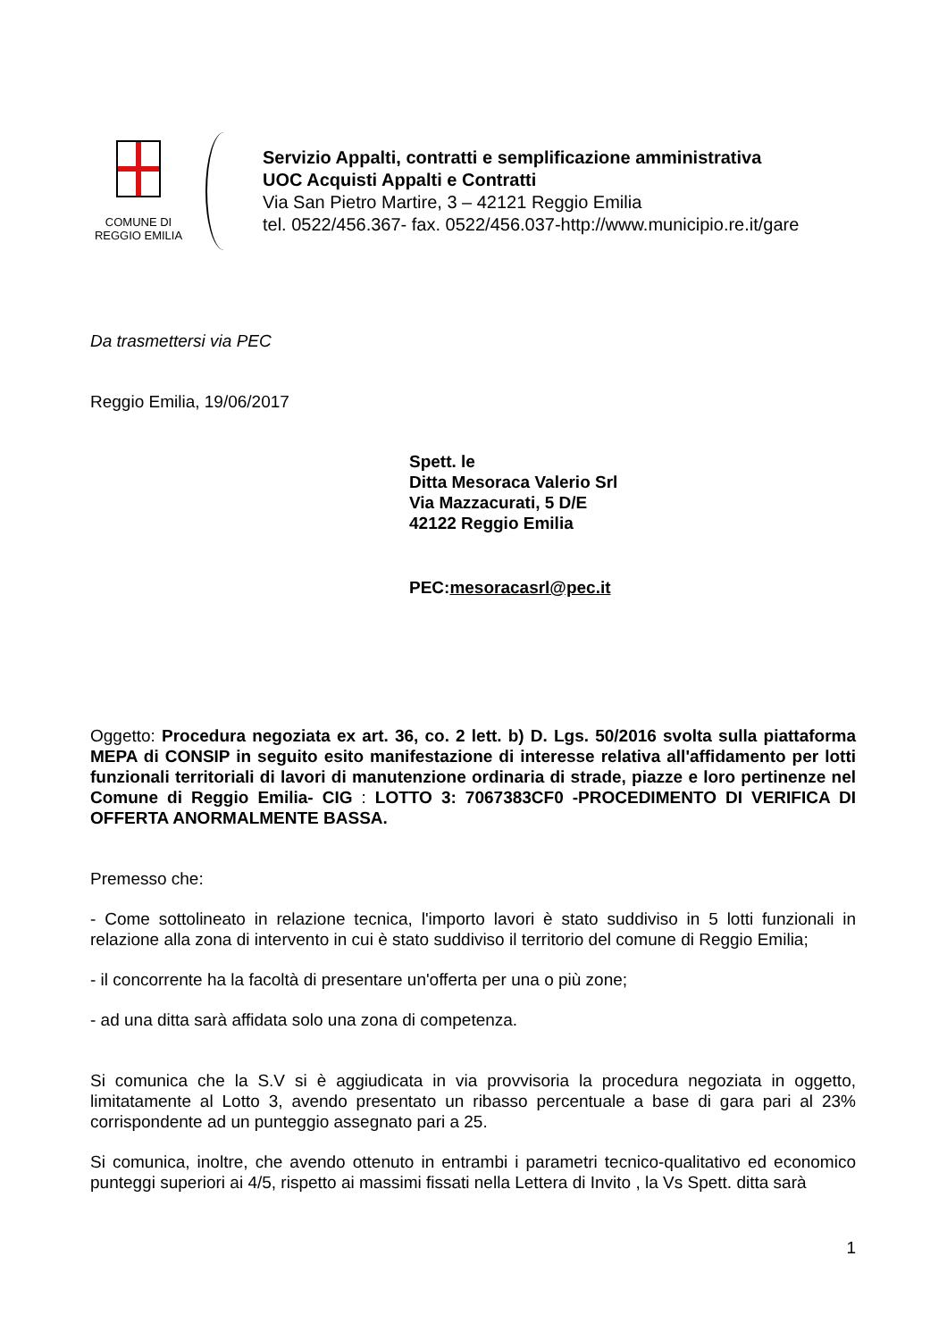COMUNE DI
REGGIO EMILIA
Servizio Appalti, contratti e semplificazione amministrativa
UOC Acquisti Appalti e Contratti
Via San Pietro Martire, 3 – 42121 Reggio Emilia
tel. 0522/456.367- fax. 0522/456.037-http://www.municipio.re.it/gare
Da trasmettersi via PEC
Reggio Emilia, 19/06/2017
Spett. le
Ditta Mesoraca Valerio Srl
Via Mazzacurati, 5 D/E
42122 Reggio Emilia
PEC:mesoracasrl@pec.it
Oggetto: Procedura negoziata ex art. 36, co. 2 lett. b) D. Lgs. 50/2016 svolta sulla piattaforma MEPA di CONSIP in seguito esito manifestazione di interesse relativa all'affidamento per lotti funzionali territoriali di lavori di manutenzione ordinaria di strade, piazze e loro pertinenze nel Comune di Reggio Emilia- CIG : LOTTO 3: 7067383CF0 -PROCEDIMENTO DI VERIFICA DI OFFERTA ANORMALMENTE BASSA.
Premesso che:
- Come sottolineato in relazione tecnica, l'importo lavori è stato suddiviso in 5 lotti funzionali in relazione alla zona di intervento in cui è stato suddiviso il territorio del comune di Reggio Emilia;
- il concorrente ha la facoltà di presentare un'offerta per una o più zone;
- ad una ditta sarà affidata solo una zona di competenza.
Si comunica che la S.V si è aggiudicata in via provvisoria la procedura negoziata in oggetto, limitatamente al Lotto 3, avendo presentato un ribasso percentuale a base di gara pari al 23% corrispondente ad un punteggio assegnato pari a 25.
Si comunica, inoltre, che avendo ottenuto in entrambi i parametri tecnico-qualitativo ed economico punteggi superiori ai 4/5, rispetto ai massimi fissati nella Lettera di Invito , la Vs Spett. ditta sarà
1